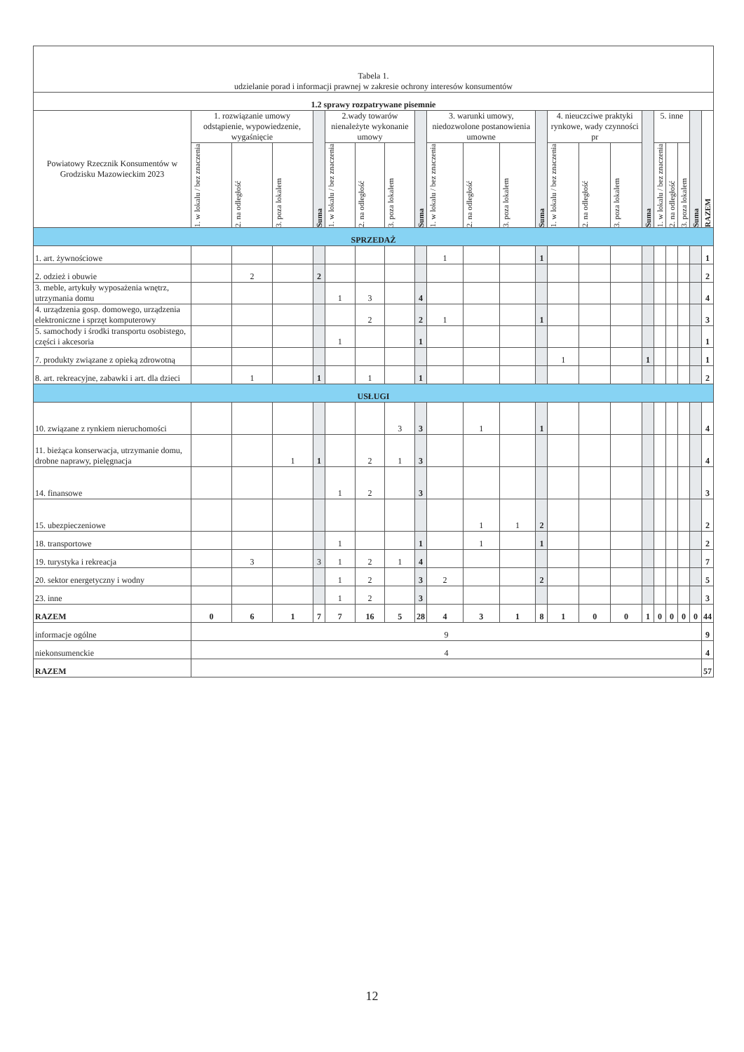| Tabela 1. udzielanie porad i informacji prawnej w zakresie ochrony interesów konsumentów | | | | | | | | | | | | | | | | | | | | | |
| 1.2 sprawy rozpatrywane pisemnie | | | | | | | | | | | | | | | | | | | | | |
| Powiatowy Rzecznik Konsumentów w Grodzisku Mazowieckim 2023 | 1. rozwiązanie umowy odstąpienie, wypowiedzenie, wygaśnięcie | | | Suma | 2.wady towarów nienależyte wykonanie umowy | | | Suma | 3. warunki umowy, niedozwolone postanowienia umowne | | | Suma | 4. nieuczciwe praktyki rynkowe, wady czynności pr | | | Suma | 5. inne | | | Suma | RAZEM |
| | 1. w lokalu / bez znaczenia | 2. na odległość | 3. poza lokalem | | 1. w lokalu / bez znaczenia | 2. na odległość | 3. poza lokalem | | 1. w lokalu / bez znaczenia | 2. na odległość | 3. poza lokalem | | 1. w lokalu / bez znaczenia | 2. na odległość | 3. poza lokalem | | 1. w lokalu / bez znaczenia | 2. na odległość | 3. poza lokalem | | |
| SPRZEDAŻ | | | | | | | | | | | | | | | | | | | | | |
| 1. art. żywnościowe | | | | | | | | | 1 | | | 1 | | | | | | | | | 1 |
| 2. odzież i obuwie | | 2 | | 2 | | | | | | | | | | | | | | | | | 2 |
| 3. meble, artykuły wyposażenia wnętrz, utrzymania domu | | | | | 1 | 3 | | 4 | | | | | | | | | | | | | 4 |
| 4. urządzenia gosp. domowego, urządzenia elektroniczne i sprzęt komputerowy | | | | | | 2 | | 2 | 1 | | | 1 | | | | | | | | | 3 |
| 5. samochody i środki transportu osobistego, części i akcesoria | | | | | 1 | | | 1 | | | | | | | | | | | | | 1 |
| 7. produkty związane z opieką zdrowotną | | | | | | | | | | | | | 1 | | | 1 | | | | | 1 |
| 8. art. rekreacyjne, zabawki i art. dla dzieci | | 1 | | 1 | | 1 | | 1 | | | | | | | | | | | | | 2 |
| USŁUGI | | | | | | | | | | | | | | | | | | | | | |
| 10. związane z rynkiem nieruchomości | | | | | | | 3 | 3 | | 1 | | 1 | | | | | | | | | 4 |
| 11. bieżąca konserwacja, utrzymanie domu, drobne naprawy, pielęgnacja | | | 1 | 1 | | 2 | 1 | 3 | | | | | | | | | | | | | 4 |
| 14. finansowe | | | | | 1 | 2 | | 3 | | | | | | | | | | | | | 3 |
| 15. ubezpieczeniowe | | | | | | | | | | 1 | 1 | 2 | | | | | | | | | 2 |
| 18. transportowe | | | | | 1 | | | 1 | | 1 | | 1 | | | | | | | | | 2 |
| 19. turystyka i rekreacja | | 3 | | 3 | 1 | 2 | 1 | 4 | | | | | | | | | | | | | 7 |
| 20. sektor energetyczny i wodny | | | | | 1 | 2 | | 3 | 2 | | | 2 | | | | | | | | | 5 |
| 23. inne | | | | | 1 | 2 | | 3 | | | | | | | | | | | | | 3 |
| RAZEM | 0 | 6 | 1 | 7 | 7 | 16 | 5 | 28 | 4 | 3 | 1 | 8 | 1 | 0 | 0 | 1 | 0 | 0 | 0 | 0 | 44 |
| informacje ogólne | 9 | | | | | | | | | | | | | | | | | | | | 9 |
| niekonsumenckie | 4 | | | | | | | | | | | | | | | | | | | | 4 |
| RAZEM | | | | | | | | | | | | | | | | | | | | | 57 |
12